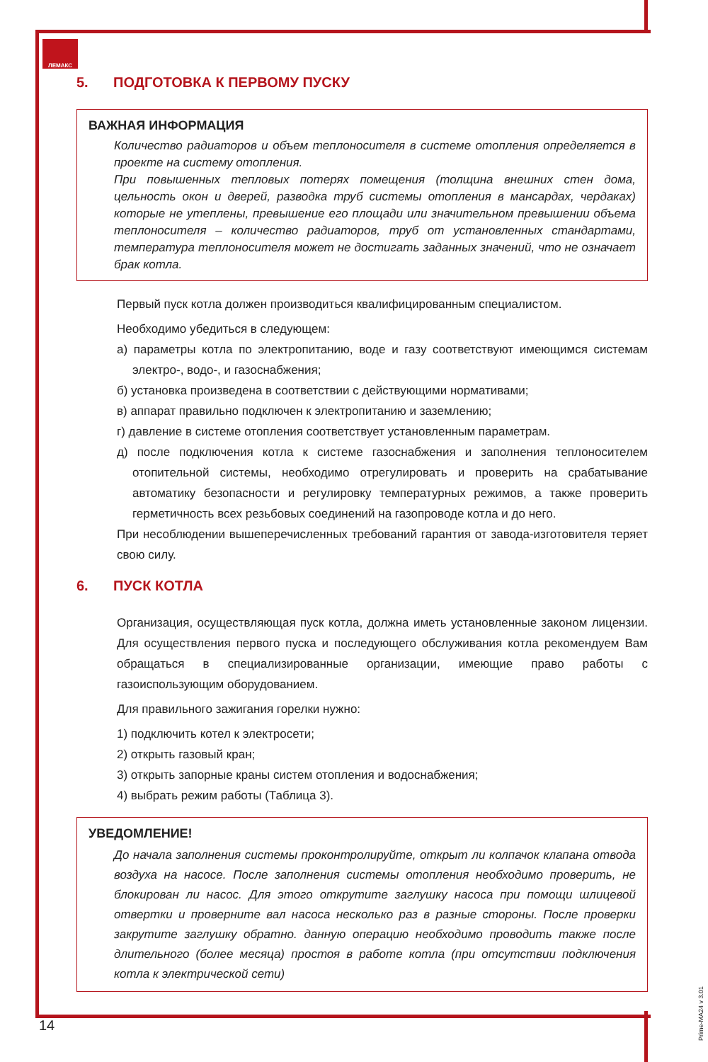ЛЕМАКС
5. ПОДГОТОВКА К ПЕРВОМУ ПУСКУ
ВАЖНАЯ ИНФОРМАЦИЯ
Количество радиаторов и объем теплоносителя в системе отопления определяется в проекте на систему отопления.
При повышенных тепловых потерях помещения (толщина внешних стен дома, цельность окон и дверей, разводка труб системы отопления в мансардах, чердаках) которые не утеплены, превышение его площади или значительном превышении объема теплоносителя – количество радиаторов, труб от установленных стандартами, температура теплоносителя может не достигать заданных значений, что не означает брак котла.
Первый пуск котла должен производиться квалифицированным специалистом.
Необходимо убедиться в следующем:
а) параметры котла по электропитанию, воде и газу соответствуют имеющимся системам электро-, водо-, и газоснабжения;
б) установка произведена в соответствии с действующими нормативами;
в) аппарат правильно подключен к электропитанию и заземлению;
г) давление в системе отопления соответствует установленным параметрам.
д) после подключения котла к системе газоснабжения и заполнения теплоносителем отопительной системы, необходимо отрегулировать и проверить на срабатывание автоматику безопасности и регулировку температурных режимов, а также проверить герметичность всех резьбовых соединений на газопроводе котла и до него.
При несоблюдении вышеперечисленных требований гарантия от завода-изготовителя теряет свою силу.
6. ПУСК КОТЛА
Организация, осуществляющая пуск котла, должна иметь установленные законом лицензии. Для осуществления первого пуска и последующего обслуживания котла рекомендуем Вам обращаться в специализированные организации, имеющие право работы с газоиспользующим оборудованием.
Для правильного зажигания горелки нужно:
1) подключить котел к электросети;
2) открыть газовый кран;
3) открыть запорные краны систем отопления и водоснабжения;
4) выбрать режим работы (Таблица 3).
УВЕДОМЛЕНИЕ!
До начала заполнения системы проконтролируйте, открыт ли колпачок клапана отвода воздуха на насосе. После заполнения системы отопления необходимо проверить, не блокирован ли насос. Для этого открутите заглушку насоса при помощи шлицевой отвертки и проверните вал насоса несколько раз в разные стороны. После проверки закрутите заглушку обратно. данную операцию необходимо проводить также после длительного (более месяца) простоя в работе котла (при отсутствии подключения котла к электрической сети)
14
Prime-MA24 v 3.01